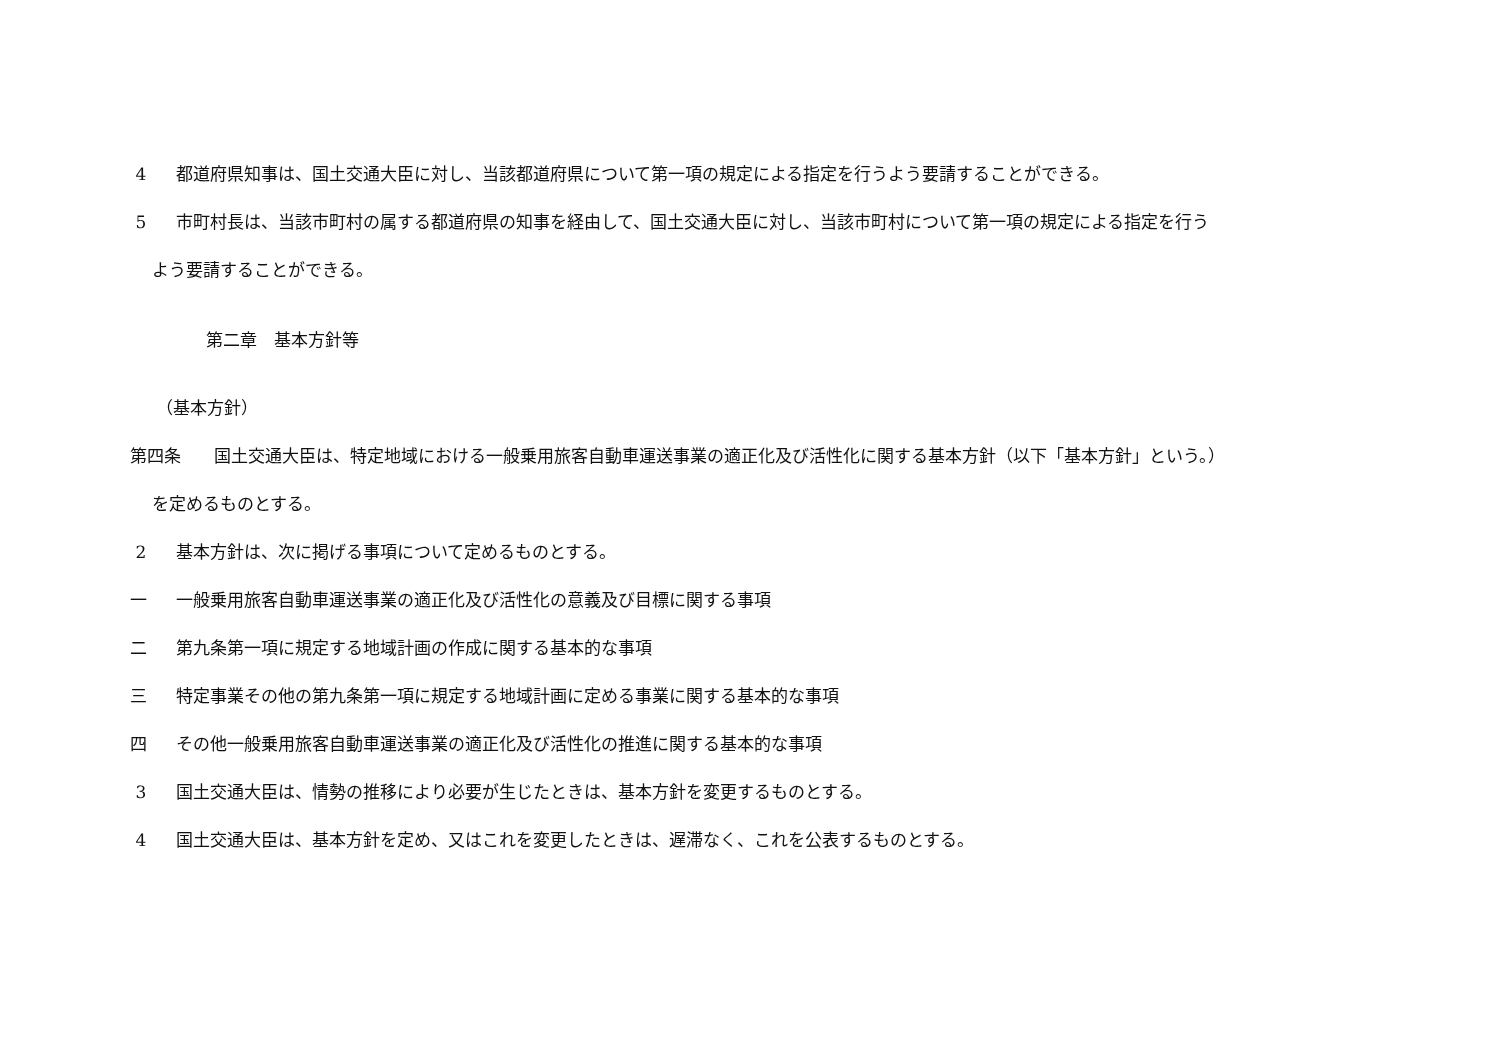4 都道府県知事は、国土交通大臣に対し、当該都道府県について第一項の規定による指定を行うよう要請することができる。
5 市町村長は、当該市町村の属する都道府県の知事を経由して、国土交通大臣に対し、当該市町村について第一項の規定による指定を行う
よう要請することができる。
第二章　基本方針等
（基本方針）
第四条 国土交通大臣は、特定地域における一般乗用旅客自動車運送事業の適正化及び活性化に関する基本方針（以下「基本方針」という。）
を定めるものとする。
2 基本方針は、次に掲げる事項について定めるものとする。
一 一般乗用旅客自動車運送事業の適正化及び活性化の意義及び目標に関する事項
二 第九条第一項に規定する地域計画の作成に関する基本的な事項
三 特定事業その他の第九条第一項に規定する地域計画に定める事業に関する基本的な事項
四 その他一般乗用旅客自動車運送事業の適正化及び活性化の推進に関する基本的な事項
3 国土交通大臣は、情勢の推移により必要が生じたときは、基本方針を変更するものとする。
4 国土交通大臣は、基本方針を定め、又はこれを変更したときは、遅滞なく、これを公表するものとする。